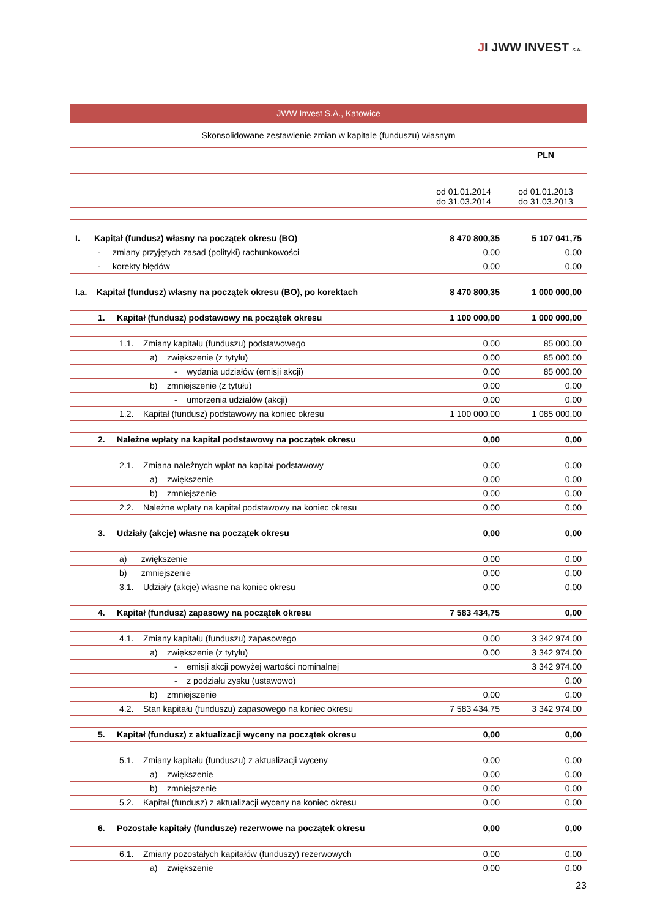JI JWW INVEST S.A.
| JWW Invest S.A., Katowice | | |
| Skonsolidowane zestawienie zmian w kapitale (funduszu) własnym | | |
| | | PLN |
| | od 01.01.2014 do 31.03.2014 | od 01.01.2013 do 31.03.2013 |
| I. Kapitał (fundusz) własny na początek okresu (BO) | 8 470 800,35 | 5 107 041,75 |
| - zmiany przyjętych zasad (polityki) rachunkowości | 0,00 | 0,00 |
| - korekty błędów | 0,00 | 0,00 |
| I.a. Kapitał (fundusz) własny na początek okresu (BO), po korektach | 8 470 800,35 | 1 000 000,00 |
| 1. Kapitał (fundusz) podstawowy na początek okresu | 1 100 000,00 | 1 000 000,00 |
| 1.1. Zmiany kapitału (funduszu) podstawowego | 0,00 | 85 000,00 |
| a) zwiększenie (z tytyłu) | 0,00 | 85 000,00 |
| - wydania udziałów (emisji akcji) | 0,00 | 85 000,00 |
| b) zmniejszenie (z tytułu) | 0,00 | 0,00 |
| - umorzenia udziałów (akcji) | 0,00 | 0,00 |
| 1.2. Kapitał (fundusz) podstawowy na koniec okresu | 1 100 000,00 | 1 085 000,00 |
| 2. Należne wpłaty na kapitał podstawowy na początek okresu | 0,00 | 0,00 |
| 2.1. Zmiana należnych wpłat na kapitał podstawowy | 0,00 | 0,00 |
| a) zwiększenie | 0,00 | 0,00 |
| b) zmniejszenie | 0,00 | 0,00 |
| 2.2. Należne wpłaty na kapitał podstawowy na koniec okresu | 0,00 | 0,00 |
| 3. Udziały (akcje) własne na początek okresu | 0,00 | 0,00 |
| a) zwiększenie | 0,00 | 0,00 |
| b) zmniejszenie | 0,00 | 0,00 |
| 3.1. Udziały (akcje) własne na koniec okresu | 0,00 | 0,00 |
| 4. Kapitał (fundusz) zapasowy na początek okresu | 7 583 434,75 | 0,00 |
| 4.1. Zmiany kapitału (funduszu) zapasowego | 0,00 | 3 342 974,00 |
| a) zwiększenie (z tytyłu) | 0,00 | 3 342 974,00 |
| - emisji akcji powyżej wartości nominalnej | | 3 342 974,00 |
| - z podziału zysku (ustawowo) | | 0,00 |
| b) zmniejszenie | 0,00 | 0,00 |
| 4.2. Stan kapitału (funduszu) zapasowego na koniec okresu | 7 583 434,75 | 3 342 974,00 |
| 5. Kapitał (fundusz) z aktualizacji wyceny na początek okresu | 0,00 | 0,00 |
| 5.1. Zmiany kapitału (funduszu) z aktualizacji wyceny | 0,00 | 0,00 |
| a) zwiększenie | 0,00 | 0,00 |
| b) zmniejszenie | 0,00 | 0,00 |
| 5.2. Kapitał (fundusz) z aktualizacji wyceny na koniec okresu | 0,00 | 0,00 |
| 6. Pozostałe kapitały (fundusze) rezerwowe na początek okresu | 0,00 | 0,00 |
| 6.1. Zmiany pozostałych kapitałów (funduszy) rezerwowych | 0,00 | 0,00 |
| a) zwiększenie | 0,00 | 0,00 |
23